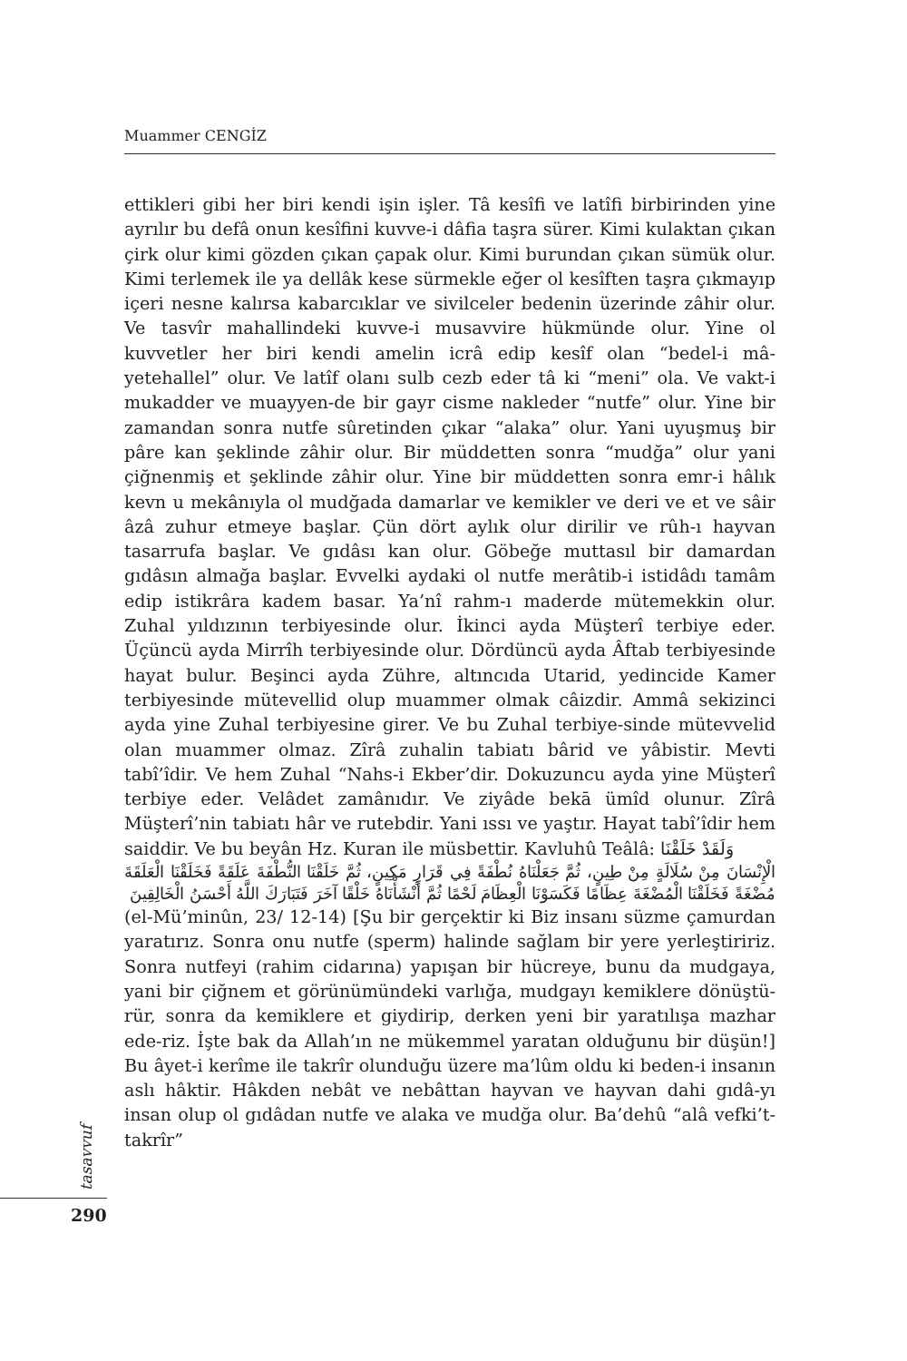Muammer CENGİZ
ettikleri gibi her biri kendi işin işler. Tâ kesîfi ve latîfi birbirinden yine ayrılır bu defâ onun kesîfini kuvve-i dâfia taşra sürer. Kimi kulaktan çıkan çirk olur kimi gözden çıkan çapak olur. Kimi burundan çıkan sümük olur. Kimi terlemek ile ya dellâk kese sürmekle eğer ol kesîften taşra çıkmayıp içeri nesne kalırsa kabarcıklar ve sivilceler bedenin üzerinde zâhir olur. Ve tasvîr mahallindeki kuvve-i musavvire hükmünde olur. Yine ol kuvvetler her biri kendi amelin icrâ edip kesîf olan “bedel-i mâ-yetehallel” olur. Ve latîf olanı sulb cezb eder tâ ki “meni” ola. Ve vakt-i mukadder ve muayyen-de bir gayr cisme nakleder “nutfe” olur. Yine bir zamandan sonra nutfe sûretinden çıkar “alaka” olur. Yani uyuşmuş bir pâre kan şeklinde zâhir olur. Bir müddetten sonra “mudğa” olur yani çiğnenmiş et şeklinde zâhir olur. Yine bir müddetten sonra emr-i hâlık kevn u mekânıyla ol mudğada damarlar ve kemikler ve deri ve et ve sâir âzâ zuhur etmeye başlar. Çün dört aylık olur dirilir ve rûh-ı hayvan tasarrufa başlar. Ve gıdâsı kan olur. Göbeğe muttasıl bir damardan gıdâsın almağa başlar. Evvelki aydaki ol nutfe merâtib-i istidâdı tamâm edip istikrâra kadem basar. Ya’nî rahm-ı maderde mütemekkin olur. Zuhal yıldızının terbiyesinde olur. İkinci ayda Müşterî terbiye eder. Üçüncü ayda Mirrîh terbiyesinde olur. Dördüncü ayda Âftab terbiyesinde hayat bulur. Beşinci ayda Zühre, altıncıda Utarid, yedincide Kamer terbiyesinde mütevellid olup muammer olmak câizdir. Ammâ sekizinci ayda yine Zuhal terbiyesine girer. Ve bu Zuhal terbiye-sinde mütevvelid olan muammer olmaz. Zîrâ zuhalin tabiatı bârid ve yâbistir. Mevti tabî’îdir. Ve hem Zuhal “Nahs-i Ekber’dir. Dokuzuncu ayda yine Müşterî terbiye eder. Velâdet zamânıdır. Ve ziyâde bekā ümîd olunur. Zîrâ Müşterî’nin tabiatı hâr ve rutebdir. Yani ıssı ve yaştır. Hayat tabî’îdir hem saiddir. Ve bu beyân Hz. Kuran ile müsbettir. Kavluhû Teâlâ: وَلَقَدْ خَلَقْنَا
الْإِنْسَانَ مِنْ سُلَالَةٍ مِنْ طِينٍ، ثُمَّ جَعَلْنَاهُ نُطْفَةً فِي قَرَارٍ مَكِينٍ، ثُمَّ خَلَقْنَا النُّطْفَةَ عَلَقَةً فَخَلَقْنَا الْعَلَقَةَ مُضْغَةً فَخَلَقْنَا الْمُضْغَةَ عِظَامًا فَكَسَوْنَا الْعِظَامَ لَحْمًا ثُمَّ أَنْشَأْنَاهُ خَلْقًا آخَرَ فَتَبَارَكَ اللَّهُ أَحْسَنُ الْخَالِقِينَ
(el-Mü’minûn, 23/ 12-14) [Şu bir gerçektir ki Biz insanı süzme çamurdan yaratırız. Sonra onu nutfe (sperm) halinde sağlam bir yere yerleştiririz. Sonra nutfeyi (rahim cidarına) yapışan bir hücreye, bunu da mudgaya, yani bir çiğnem et görünümündeki varlığa, mudgayı kemiklere dönüştü-rür, sonra da kemiklere et giydirip, derken yeni bir yaratılışa mazhar ede-riz. İşte bak da Allah’ın ne mükemmel yaratan olduğunu bir düşün!] Bu âyet-i kerîme ile takrîr olunduğu üzere ma’lûm oldu ki beden-i insanın aslı hâktir. Hâkden nebât ve nebâttan hayvan ve hayvan dahi gıdâ-yı insan olup ol gıdâdan nutfe ve alaka ve mudğa olur. Ba’dehû “alâ vefki’t-takrîr”
tasavvuf
290